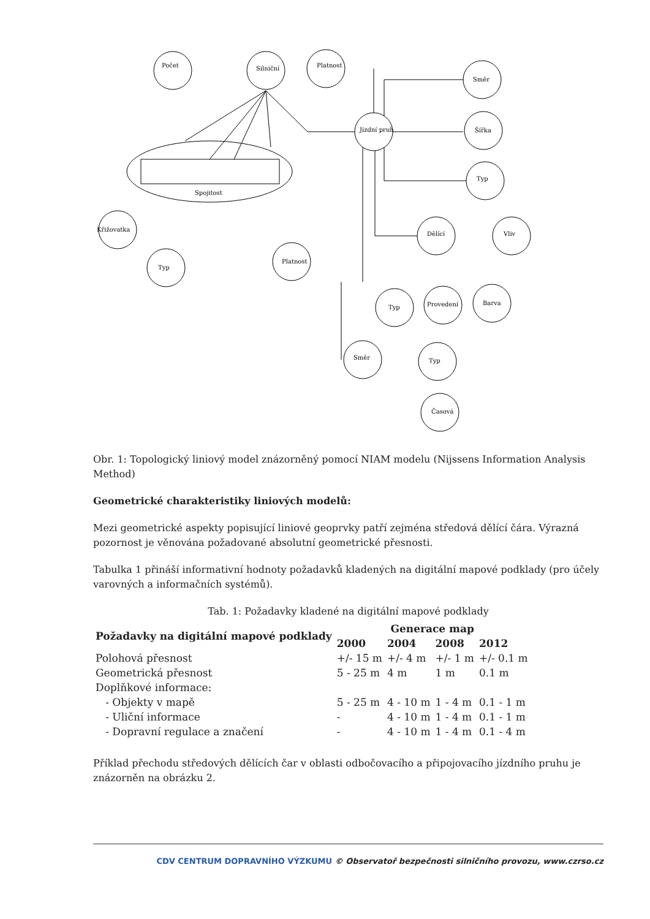Počet
Silniční
Platnost
Jízdní pruh
Směr
Šířka
Typ
Dělící
Vliv
Křižovatka
Typ
Platnost
Typ
Provedení
Barva
Směr
Typ
Časová
Spojitost
Obr. 1: Topologický liniový model znázorněný pomocí NIAM modelu (Nijssens Information Analysis Method)
Geometrické charakteristiky liniových modelů:
Mezi geometrické aspekty popisující liniové geoprvky patří zejména středová dělící čára. Výrazná pozornost je věnována požadované absolutní geometrické přesnosti.
Tabulka 1 přináší informativní hodnoty požadavků kladených na digitální mapové podklady (pro účely varovných a informačních systémů).
Tab. 1: Požadavky kladené na digitální mapové podklady
| Požadavky na digitální mapové podklady | Generace map | | | |
| --- | --- | --- | --- | --- |
| | 2000 | 2004 | 2008 | 2012 |
| Polohová přesnost | +/- 15 m | +/- 4 m | +/- 1 m | +/- 0.1 m |
| Geometrická přesnost | 5 - 25 m | 4 m | 1 m | 0.1 m |
| Doplňkové informace: | | | | |
| - Objekty v mapě | 5 - 25 m | 4 - 10 m | 1 - 4 m | 0.1 - 1 m |
| - Uliční informace | - | 4 - 10 m | 1 - 4 m | 0.1 - 1 m |
| - Dopravní regulace a značení | - | 4 - 10 m | 1 - 4 m | 0.1 - 4 m |
Příklad přechodu středových dělících čar v oblasti odbočovacího a připojovacího jízdního pruhu je znázorněn na obrázku 2.
CDV CENTRUM DOPRAVNÍHO VÝZKUMU © Observatoř bezpečnosti silničního provozu, www.czrso.cz